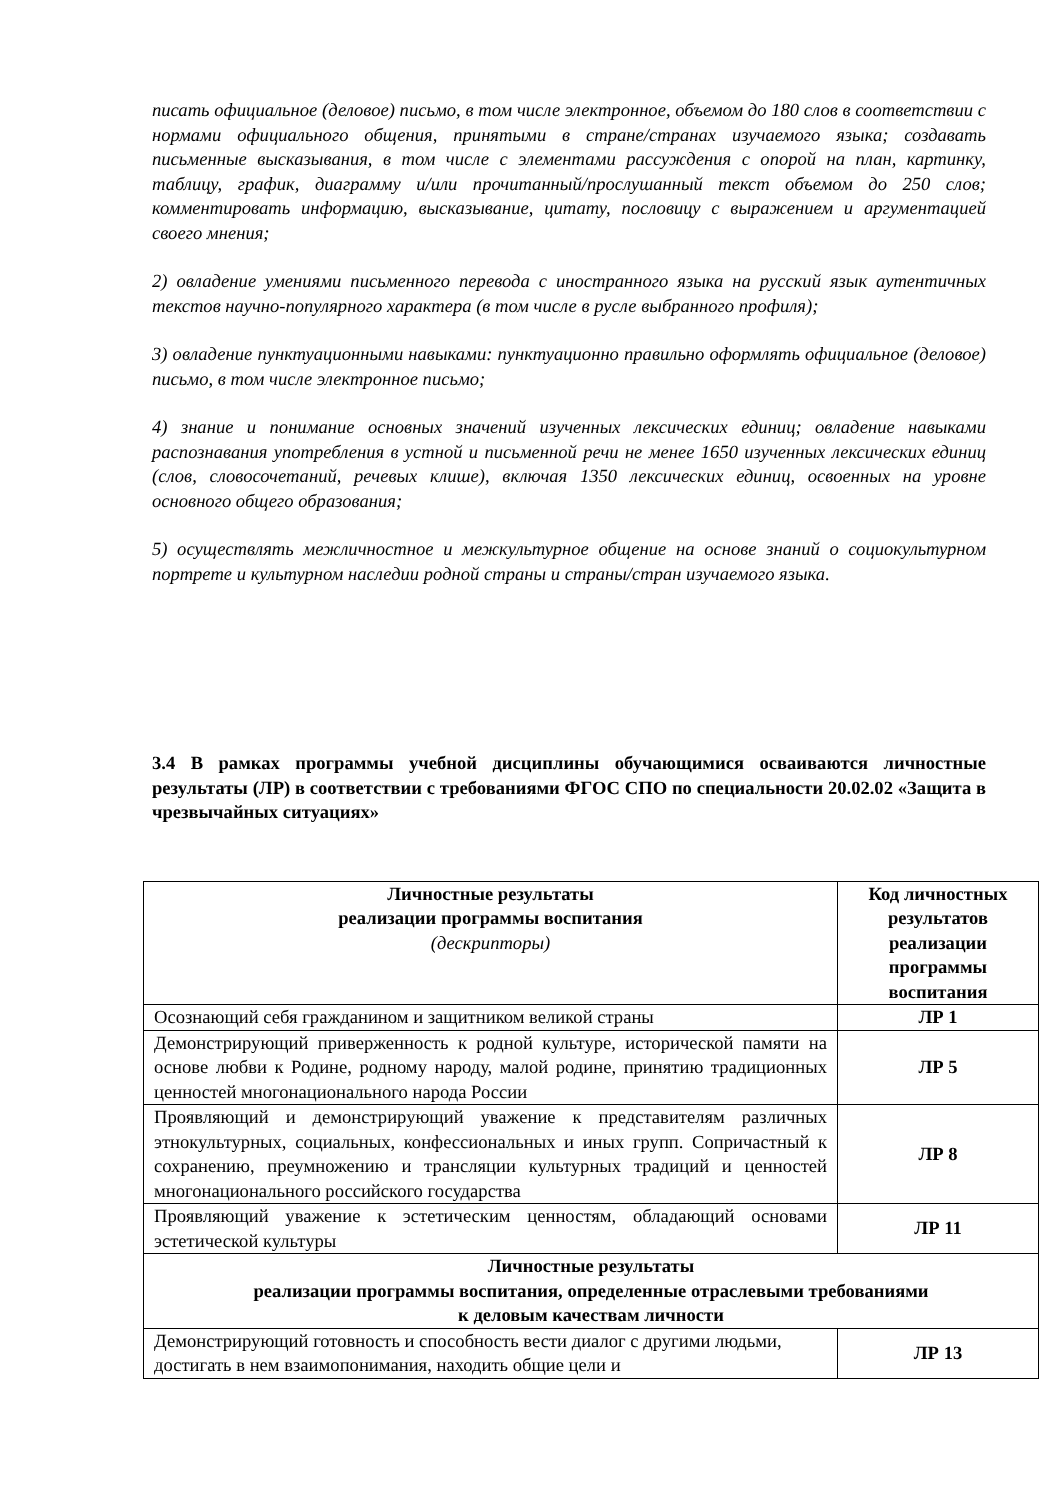писать официальное (деловое) письмо, в том числе электронное, объемом до 180 слов в соответствии с нормами официального общения, принятыми в стране/странах изучаемого языка; создавать письменные высказывания, в том числе с элементами рассуждения с опорой на план, картинку, таблицу, график, диаграмму и/или прочитанный/прослушанный текст объемом до 250 слов; комментировать информацию, высказывание, цитату, пословицу с выражением и аргументацией своего мнения;
2) овладение умениями письменного перевода с иностранного языка на русский язык аутентичных текстов научно-популярного характера (в том числе в русле выбранного профиля);
3) овладение пунктуационными навыками: пунктуационно правильно оформлять официальное (деловое) письмо, в том числе электронное письмо;
4) знание и понимание основных значений изученных лексических единиц; овладение навыками распознавания употребления в устной и письменной речи не менее 1650 изученных лексических единиц (слов, словосочетаний, речевых клише), включая 1350 лексических единиц, освоенных на уровне основного общего образования;
5) осуществлять межличностное и межкультурное общение на основе знаний о социокультурном портрете и культурном наследии родной страны и страны/стран изучаемого языка.
3.4 В рамках программы учебной дисциплины обучающимися осваиваются личностные результаты (ЛР) в соответствии с требованиями ФГОС СПО по специальности 20.02.02 «Защита в чрезвычайных ситуациях»
| Личностные результаты реализации программы воспитания (дескрипторы) | Код личностных результатов реализации программы воспитания |
| --- | --- |
| Осознающий себя гражданином и защитником великой страны | ЛР 1 |
| Демонстрирующий приверженность к родной культуре, исторической памяти на основе любви к Родине, родному народу, малой родине, принятию традиционных ценностей многонационального народа России | ЛР 5 |
| Проявляющий и демонстрирующий уважение к представителям различных этнокультурных, социальных, конфессиональных и иных групп. Сопричастный к сохранению, преумножению и трансляции культурных традиций и ценностей многонационального российского государства | ЛР 8 |
| Проявляющий уважение к эстетическим ценностям, обладающий основами эстетической культуры | ЛР 11 |
| Личностные результаты реализации программы воспитания, определенные отраслевыми требованиями к деловым качествам личности | |
| Демонстрирующий готовность и способность вести диалог с другими людьми, достигать в нем взаимопонимания, находить общие цели и | ЛР 13 |